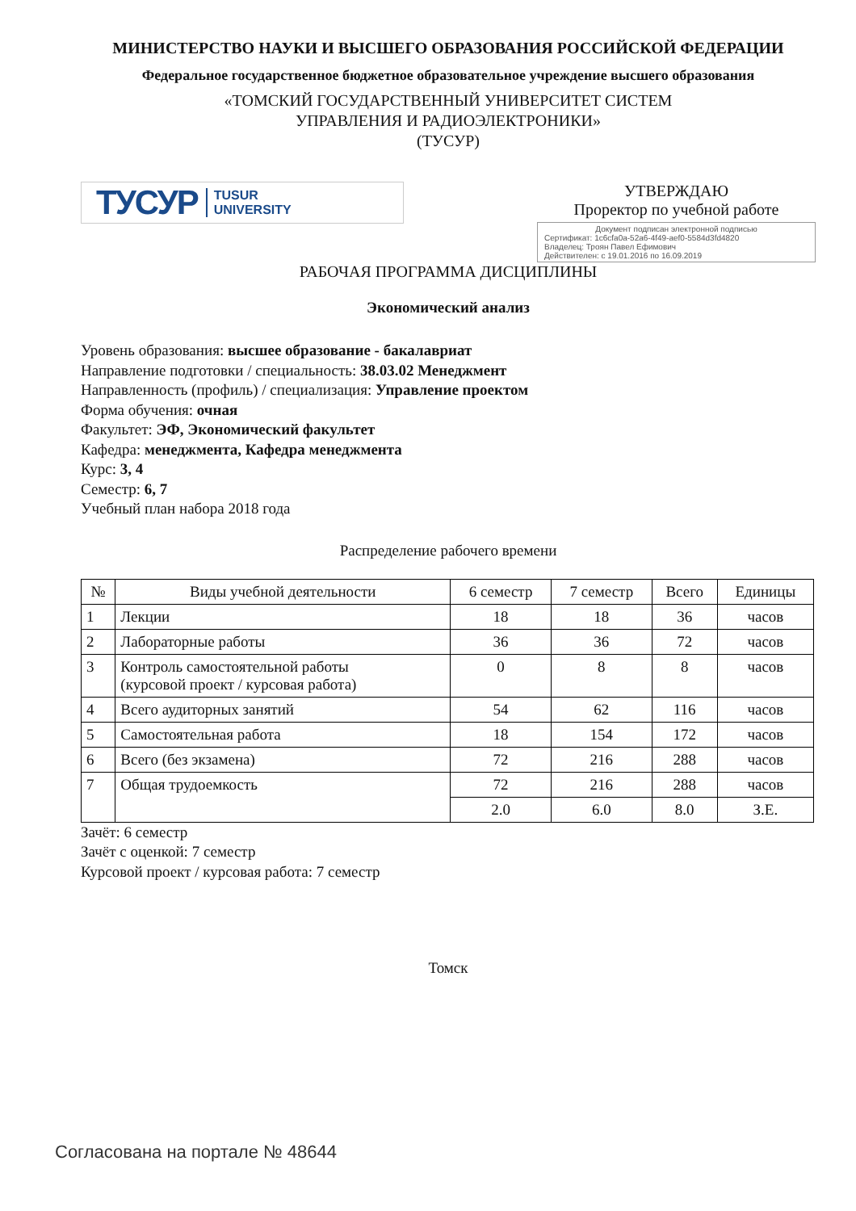МИНИСТЕРСТВО НАУКИ И ВЫСШЕГО ОБРАЗОВАНИЯ РОССИЙСКОЙ ФЕДЕРАЦИИ
Федеральное государственное бюджетное образовательное учреждение высшего образования
«ТОМСКИЙ ГОСУДАРСТВЕННЫЙ УНИВЕРСИТЕТ СИСТЕМ
УПРАВЛЕНИЯ И РАДИОЭЛЕКТРОНИКИ»
(ТУСУР)
ТУСУР TUSUR
UNIVERSITY
УТВЕРЖДАЮ
Проректор по учебной работе
Документ подписан электронной подписью
Сертификат: 1c6cfa0a-52a6-4f49-aef0-5584d3fd4820
Владелец: Троян Павел Ефимович
Действителен: с 19.01.2016 по 16.09.2019
РАБОЧАЯ ПРОГРАММА ДИСЦИПЛИНЫ
Экономический анализ
Уровень образования: высшее образование - бакалавриат
Направление подготовки / специальность: 38.03.02 Менеджмент
Направленность (профиль) / специализация: Управление проектом
Форма обучения: очная
Факультет: ЭФ, Экономический факультет
Кафедра: менеджмента, Кафедра менеджмента
Курс: 3, 4
Семестр: 6, 7
Учебный план набора 2018 года
Распределение рабочего времени
| № | Виды учебной деятельности | 6 семестр | 7 семестр | Всего | Единицы |
| --- | --- | --- | --- | --- | --- |
| 1 | Лекции | 18 | 18 | 36 | часов |
| 2 | Лабораторные работы | 36 | 36 | 72 | часов |
| 3 | Контроль самостоятельной работы (курсовой проект / курсовая работа) | 0 | 8 | 8 | часов |
| 4 | Всего аудиторных занятий | 54 | 62 | 116 | часов |
| 5 | Самостоятельная работа | 18 | 154 | 172 | часов |
| 6 | Всего (без экзамена) | 72 | 216 | 288 | часов |
| 7 | Общая трудоемкость | 72 | 216 | 288 | часов |
| | | 2.0 | 6.0 | 8.0 | З.Е. |
Зачёт: 6 семестр
Зачёт с оценкой: 7 семестр
Курсовой проект / курсовая работа: 7 семестр
Томск
Согласована на портале № 48644